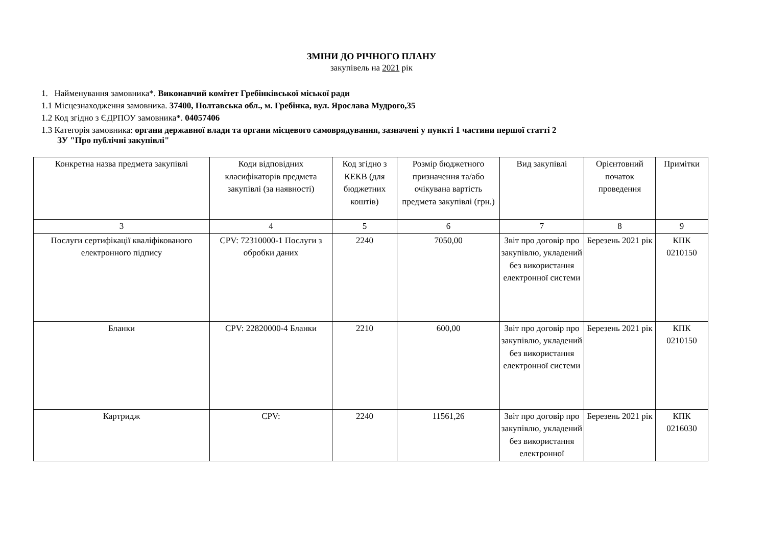ЗМІНИ ДО РІЧНОГО ПЛАНУ
закупівель на 2021 рік
1. Найменування замовника*. Виконавчий комітет Гребінківської міської ради
1.1 Місцезнаходження замовника. 37400, Полтавська обл., м. Гребінка, вул. Ярослава Мудрого,35
1.2 Код згідно з ЄДРПОУ замовника*. 04057406
1.3 Категорія замовника: органи державної влади та органи місцевого самоврядування, зазначені у пункті 1 частини першої статті 2
ЗУ "Про публічні закупівлі"
| Конкретна назва предмета закупівлі | Коди відповідних класифікаторів предмета закупівлі (за наявності) | Код згідно з КЕКВ (для бюджетних коштів) | Розмір бюджетного призначення та/або очікувана вартість предмета закупівлі (грн.) | Вид закупівлі | Орієнтовний початок проведення | Примітки |
| --- | --- | --- | --- | --- | --- | --- |
| 3 | 4 | 5 | 6 | 7 | 8 | 9 |
| Послуги сертифікації кваліфікованого електронного підпису | CPV: 72310000-1 Послуги з обробки даних | 2240 | 7050,00 | Звіт про договір про закупівлю, укладений без використання електронної системи | Березень 2021 рік | КПК 0210150 |
| Бланки | CPV: 22820000-4 Бланки | 2210 | 600,00 | Звіт про договір про закупівлю, укладений без використання електронної системи | Березень 2021 рік | КПК 0210150 |
| Картридж | CPV: | 2240 | 11561,26 | Звіт про договір про закупівлю, укладений без використання електронної | Березень 2021 рік | КПК 0216030 |